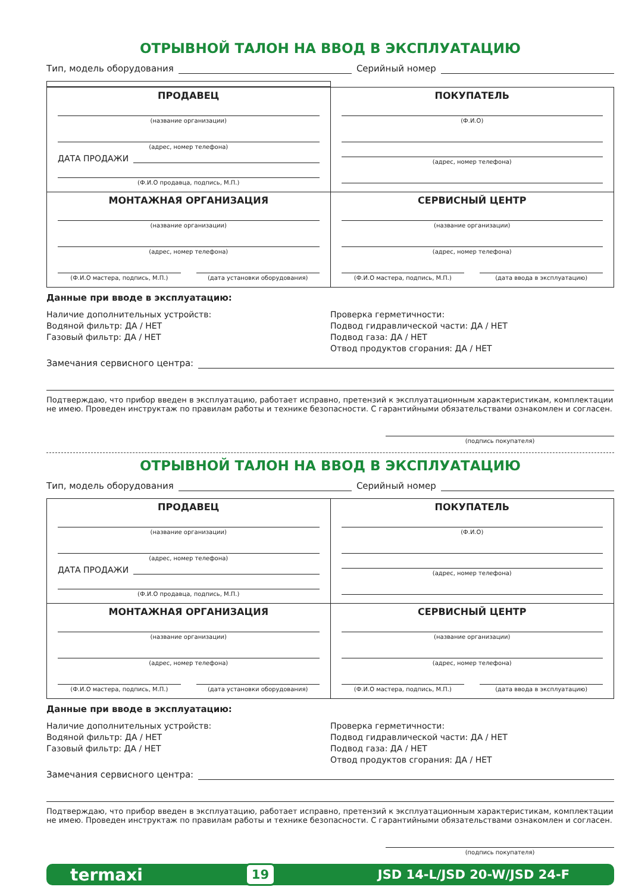ОТРЫВНОЙ ТАЛОН НА ВВОД В ЭКСПЛУАТАЦИЮ
Тип, модель оборудования Серийный номер
| ПРОДАВЕЦ (название организации) (адрес, номер телефона) ДАТА ПРОДАЖИ (Ф.И.О продавца, подпись, М.П.) | ПОКУПАТЕЛЬ (Ф.И.О) (адрес, номер телефона) |
| МОНТАЖНАЯ ОРГАНИЗАЦИЯ (название организации) (адрес, номер телефона) (Ф.И.О мастера, подпись, М.П.) (дата установки оборудования) | СЕРВИСНЫЙ ЦЕНТР (название организации) (адрес, номер телефона) (Ф.И.О мастера, подпись, М.П.) (дата ввода в эксплуатацию) |
Данные при вводе в эксплуатацию:
Наличие дополнительных устройств:
Водяной фильтр: ДА / НЕТ
Газовый фильтр: ДА / НЕТ
Проверка герметичности:
Подвод гидравлической части: ДА / НЕТ
Подвод газа: ДА / НЕТ
Отвод продуктов сгорания: ДА / НЕТ
Замечания сервисного центра:
Подтверждаю, что прибор введен в эксплуатацию, работает исправно, претензий к эксплуатационным характеристикам, комплектации не имею. Проведен инструктаж по правилам работы и технике безопасности. С гарантийными обязательствами ознакомлен и согласен.
(подпись покупателя)
ОТРЫВНОЙ ТАЛОН НА ВВОД В ЭКСПЛУАТАЦИЮ
Тип, модель оборудования Серийный номер
| ПРОДАВЕЦ (название организации) (адрес, номер телефона) ДАТА ПРОДАЖИ (Ф.И.О продавца, подпись, М.П.) | ПОКУПАТЕЛЬ (Ф.И.О) (адрес, номер телефона) |
| МОНТАЖНАЯ ОРГАНИЗАЦИЯ (название организации) (адрес, номер телефона) (Ф.И.О мастера, подпись, М.П.) (дата установки оборудования) | СЕРВИСНЫЙ ЦЕНТР (название организации) (адрес, номер телефона) (Ф.И.О мастера, подпись, М.П.) (дата ввода в эксплуатацию) |
Данные при вводе в эксплуатацию:
Наличие дополнительных устройств:
Водяной фильтр: ДА / НЕТ
Газовый фильтр: ДА / НЕТ
Проверка герметичности:
Подвод гидравлической части: ДА / НЕТ
Подвод газа: ДА / НЕТ
Отвод продуктов сгорания: ДА / НЕТ
Замечания сервисного центра:
Подтверждаю, что прибор введен в эксплуатацию, работает исправно, претензий к эксплуатационным характеристикам, комплектации не имею. Проведен инструктаж по правилам работы и технике безопасности. С гарантийными обязательствами ознакомлен и согласен.
(подпись покупателя)
termaxi 19 JSD 14-L/JSD 20-W/JSD 24-F